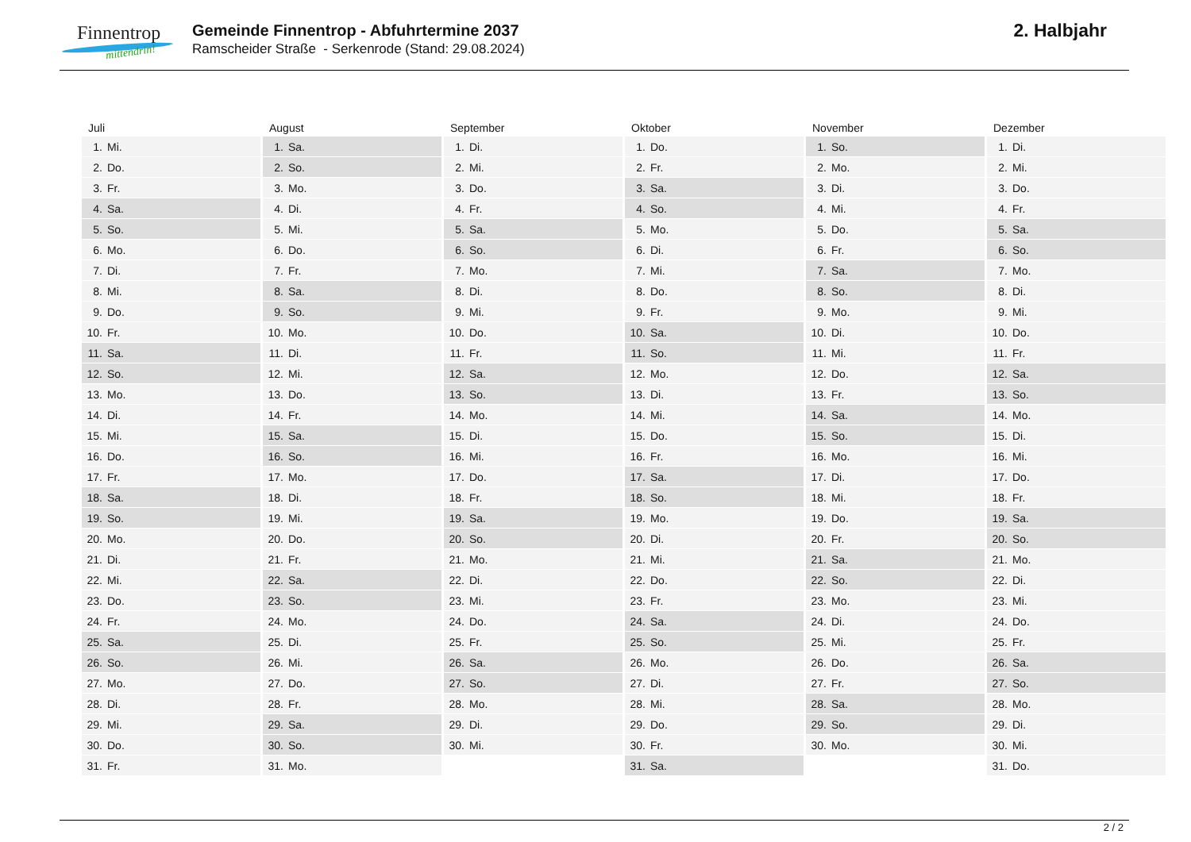Finnentrop
mittendrin!
Gemeinde Finnentrop - Abfuhrtermine 2037
Ramscheider Straße - Serkenrode (Stand: 29.08.2024)
2. Halbjahr
| Juli | August | September | Oktober | November | Dezember |
| --- | --- | --- | --- | --- | --- |
| 1. Mi. | 1. Sa. | 1. Di. | 1. Do. | 1. So. | 1. Di. |
| 2. Do. | 2. So. | 2. Mi. | 2. Fr. | 2. Mo. | 2. Mi. |
| 3. Fr. | 3. Mo. | 3. Do. | 3. Sa. | 3. Di. | 3. Do. |
| 4. Sa. | 4. Di. | 4. Fr. | 4. So. | 4. Mi. | 4. Fr. |
| 5. So. | 5. Mi. | 5. Sa. | 5. Mo. | 5. Do. | 5. Sa. |
| 6. Mo. | 6. Do. | 6. So. | 6. Di. | 6. Fr. | 6. So. |
| 7. Di. | 7. Fr. | 7. Mo. | 7. Mi. | 7. Sa. | 7. Mo. |
| 8. Mi. | 8. Sa. | 8. Di. | 8. Do. | 8. So. | 8. Di. |
| 9. Do. | 9. So. | 9. Mi. | 9. Fr. | 9. Mo. | 9. Mi. |
| 10. Fr. | 10. Mo. | 10. Do. | 10. Sa. | 10. Di. | 10. Do. |
| 11. Sa. | 11. Di. | 11. Fr. | 11. So. | 11. Mi. | 11. Fr. |
| 12. So. | 12. Mi. | 12. Sa. | 12. Mo. | 12. Do. | 12. Sa. |
| 13. Mo. | 13. Do. | 13. So. | 13. Di. | 13. Fr. | 13. So. |
| 14. Di. | 14. Fr. | 14. Mo. | 14. Mi. | 14. Sa. | 14. Mo. |
| 15. Mi. | 15. Sa. | 15. Di. | 15. Do. | 15. So. | 15. Di. |
| 16. Do. | 16. So. | 16. Mi. | 16. Fr. | 16. Mo. | 16. Mi. |
| 17. Fr. | 17. Mo. | 17. Do. | 17. Sa. | 17. Di. | 17. Do. |
| 18. Sa. | 18. Di. | 18. Fr. | 18. So. | 18. Mi. | 18. Fr. |
| 19. So. | 19. Mi. | 19. Sa. | 19. Mo. | 19. Do. | 19. Sa. |
| 20. Mo. | 20. Do. | 20. So. | 20. Di. | 20. Fr. | 20. So. |
| 21. Di. | 21. Fr. | 21. Mo. | 21. Mi. | 21. Sa. | 21. Mo. |
| 22. Mi. | 22. Sa. | 22. Di. | 22. Do. | 22. So. | 22. Di. |
| 23. Do. | 23. So. | 23. Mi. | 23. Fr. | 23. Mo. | 23. Mi. |
| 24. Fr. | 24. Mo. | 24. Do. | 24. Sa. | 24. Di. | 24. Do. |
| 25. Sa. | 25. Di. | 25. Fr. | 25. So. | 25. Mi. | 25. Fr. |
| 26. So. | 26. Mi. | 26. Sa. | 26. Mo. | 26. Do. | 26. Sa. |
| 27. Mo. | 27. Do. | 27. So. | 27. Di. | 27. Fr. | 27. So. |
| 28. Di. | 28. Fr. | 28. Mo. | 28. Mi. | 28. Sa. | 28. Mo. |
| 29. Mi. | 29. Sa. | 29. Di. | 29. Do. | 29. So. | 29. Di. |
| 30. Do. | 30. So. | 30. Mi. | 30. Fr. | 30. Mo. | 30. Mi. |
| 31. Fr. | 31. Mo. | | 31. Sa. | | 31. Do. |
2 / 2